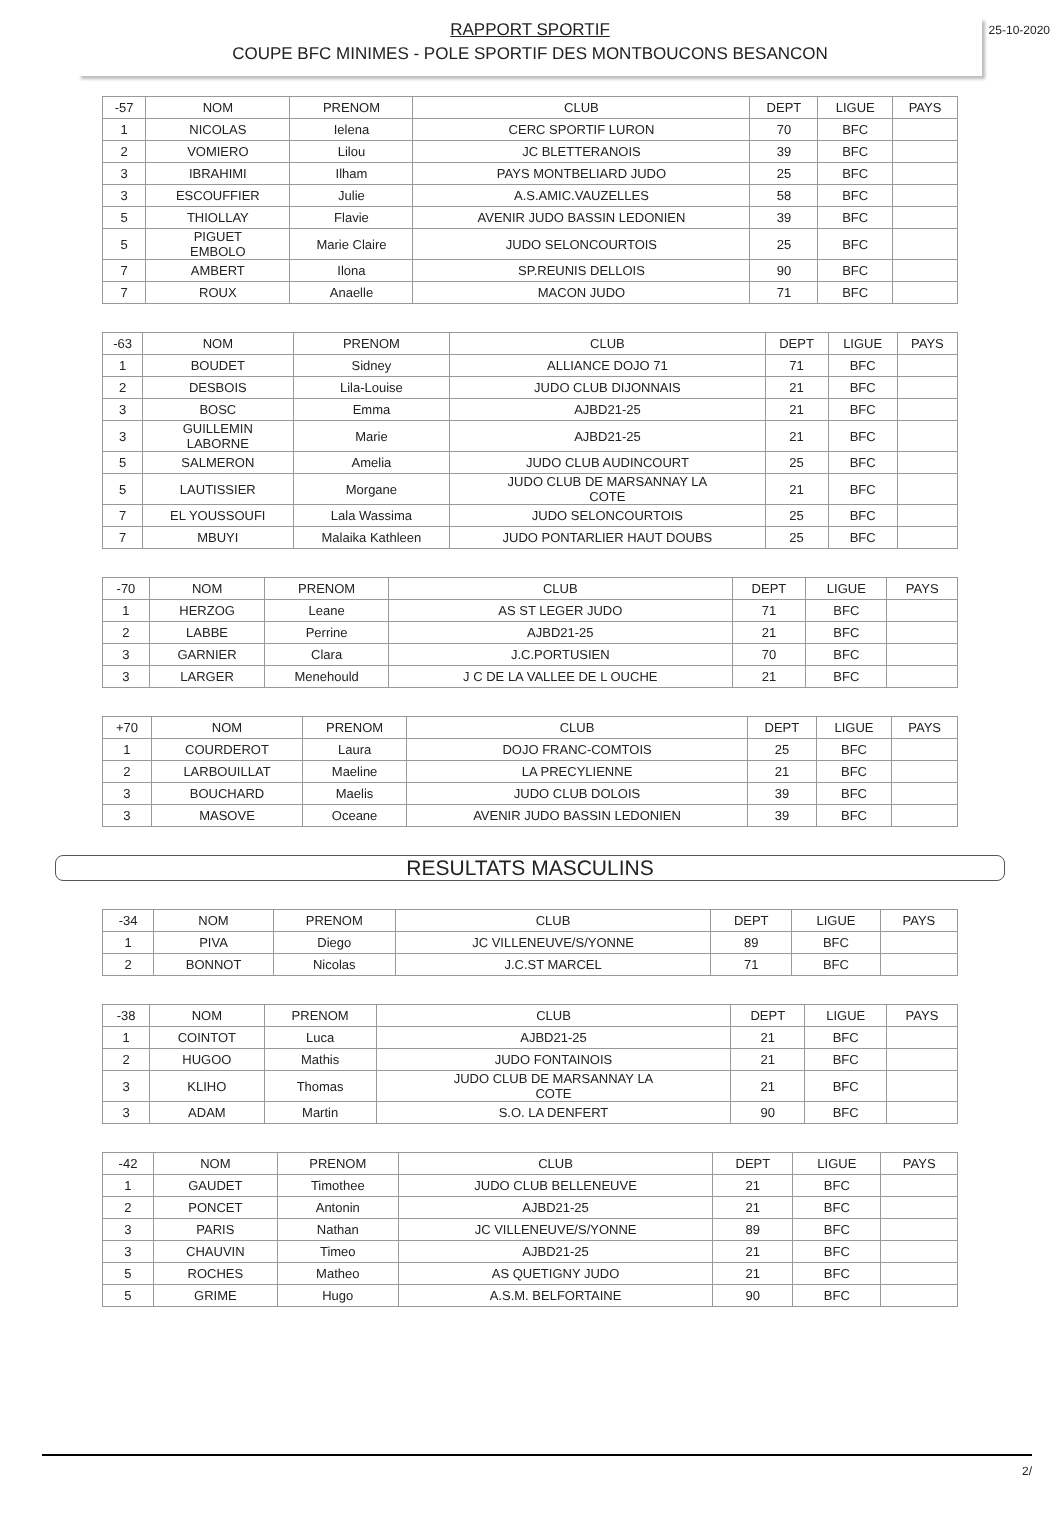25-10-2020 RAPPORT SPORTIF
COUPE BFC MINIMES - POLE SPORTIF DES MONTBOUCONS BESANCON
| -57 | NOM | PRENOM | CLUB | DEPT | LIGUE | PAYS |
| --- | --- | --- | --- | --- | --- | --- |
| 1 | NICOLAS | Ielena | CERC SPORTIF LURON | 70 | BFC | |
| 2 | VOMIERO | Lilou | JC BLETTERANOIS | 39 | BFC | |
| 3 | IBRAHIMI | Ilham | PAYS MONTBELIARD JUDO | 25 | BFC | |
| 3 | ESCOUFFIER | Julie | A.S.AMIC.VAUZELLES | 58 | BFC | |
| 5 | THIOLLAY | Flavie | AVENIR JUDO BASSIN LEDONIEN | 39 | BFC | |
| 5 | PIGUET EMBOLO | Marie Claire | JUDO SELONCOURTOIS | 25 | BFC | |
| 7 | AMBERT | Ilona | SP.REUNIS DELLOIS | 90 | BFC | |
| 7 | ROUX | Anaelle | MACON JUDO | 71 | BFC | |
| -63 | NOM | PRENOM | CLUB | DEPT | LIGUE | PAYS |
| --- | --- | --- | --- | --- | --- | --- |
| 1 | BOUDET | Sidney | ALLIANCE DOJO 71 | 71 | BFC | |
| 2 | DESBOIS | Lila-Louise | JUDO CLUB DIJONNAIS | 21 | BFC | |
| 3 | BOSC | Emma | AJBD21-25 | 21 | BFC | |
| 3 | GUILLEMIN LABORNE | Marie | AJBD21-25 | 21 | BFC | |
| 5 | SALMERON | Amelia | JUDO CLUB AUDINCOURT | 25 | BFC | |
| 5 | LAUTISSIER | Morgane | JUDO CLUB DE MARSANNAY LA COTE | 21 | BFC | |
| 7 | EL YOUSSOUFI | Lala Wassima | JUDO SELONCOURTOIS | 25 | BFC | |
| 7 | MBUYI | Malaika Kathleen | JUDO PONTARLIER HAUT DOUBS | 25 | BFC | |
| -70 | NOM | PRENOM | CLUB | DEPT | LIGUE | PAYS |
| --- | --- | --- | --- | --- | --- | --- |
| 1 | HERZOG | Leane | AS ST LEGER JUDO | 71 | BFC | |
| 2 | LABBE | Perrine | AJBD21-25 | 21 | BFC | |
| 3 | GARNIER | Clara | J.C.PORTUSIEN | 70 | BFC | |
| 3 | LARGER | Menehould | J C DE LA VALLEE DE L OUCHE | 21 | BFC | |
| +70 | NOM | PRENOM | CLUB | DEPT | LIGUE | PAYS |
| --- | --- | --- | --- | --- | --- | --- |
| 1 | COURDEROT | Laura | DOJO FRANC-COMTOIS | 25 | BFC | |
| 2 | LARBOUILLAT | Maeline | LA PRECYLIENNE | 21 | BFC | |
| 3 | BOUCHARD | Maelis | JUDO CLUB DOLOIS | 39 | BFC | |
| 3 | MASOVE | Oceane | AVENIR JUDO BASSIN LEDONIEN | 39 | BFC | |
RESULTATS MASCULINS
| -34 | NOM | PRENOM | CLUB | DEPT | LIGUE | PAYS |
| --- | --- | --- | --- | --- | --- | --- |
| 1 | PIVA | Diego | JC VILLENEUVE/S/YONNE | 89 | BFC | |
| 2 | BONNOT | Nicolas | J.C.ST MARCEL | 71 | BFC | |
| -38 | NOM | PRENOM | CLUB | DEPT | LIGUE | PAYS |
| --- | --- | --- | --- | --- | --- | --- |
| 1 | COINTOT | Luca | AJBD21-25 | 21 | BFC | |
| 2 | HUGOO | Mathis | JUDO FONTAINOIS | 21 | BFC | |
| 3 | KLIHO | Thomas | JUDO CLUB DE MARSANNAY LA COTE | 21 | BFC | |
| 3 | ADAM | Martin | S.O. LA DENFERT | 90 | BFC | |
| -42 | NOM | PRENOM | CLUB | DEPT | LIGUE | PAYS |
| --- | --- | --- | --- | --- | --- | --- |
| 1 | GAUDET | Timothee | JUDO CLUB BELLENEUVE | 21 | BFC | |
| 2 | PONCET | Antonin | AJBD21-25 | 21 | BFC | |
| 3 | PARIS | Nathan | JC VILLENEUVE/S/YONNE | 89 | BFC | |
| 3 | CHAUVIN | Timeo | AJBD21-25 | 21 | BFC | |
| 5 | ROCHES | Matheo | AS QUETIGNY JUDO | 21 | BFC | |
| 5 | GRIME | Hugo | A.S.M. BELFORTAINE | 90 | BFC | |
2/